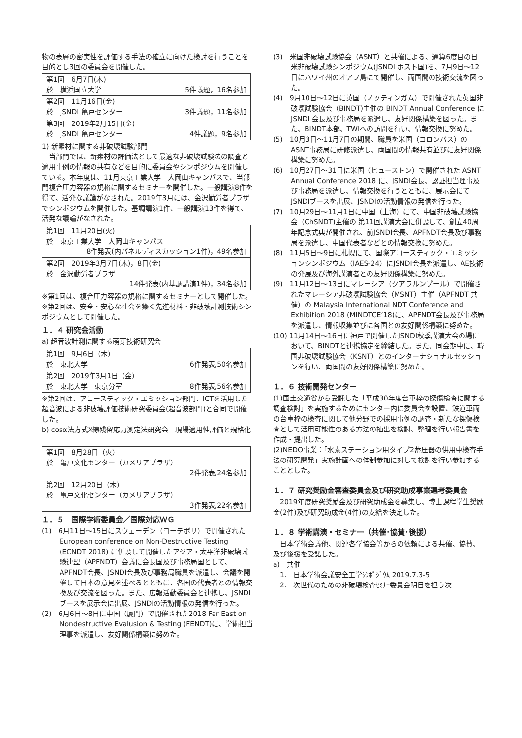物の表層の密実性を評価する手法の確立に向けた検討を行うことを目的とし3回の委員会を開催した。
| 第1回 6月7日(木) 於 横浜国立大学 5件議題，16名参加 |
| 第2回 11月16日(金) 於 JSNDI 亀戸センター 3件議題，11名参加 |
| 第3回 2019年2月15日(金) 於 JSNDI 亀戸センター 4件議題，9名参加 |
1) 新素材に関する非破壊試験部門
当部門では、新素材の評価法として最適な非破壊試験法の調査と適用事例の情報の共有などを目的に委員会やシンポジウムを開催している。本年度は、11月東京工業大学　大岡山キャンパスで、当部門複合圧力容器の規格に関するセミナーを開催した。一般講演8件を得て、活発な議論がなされた。2019年3月には、金沢勤労者プラザでシンポジウムを開催した。基調講演1件、一般講演13件を得て、活発な議論がなされた。
| 第1回 11月20日(火) 於 東京工業大学 大岡山キャンパス 8件発表(内パネルディスカッション1件)，49名参加 |
| 第2回 2019年3月7日(木)，8日(金) 於 金沢勤労者プラザ 14件発表(内基調講演1件)，34名参加 |
※第1回は、複合圧力容器の規格に関するセミナーとして開催した。
※第2回は、安全・安心な社会を築く先進材料・非破壊計測技術シンポジウムとして開催した。
１．４ 研究会活動
a) 超音波計測に関する萌芽技術研究会
| 第1回 9月6日（木） 於 東北大学 6件発表,50名参加 |
| 第2回 2019年3月1日（金） 於 東北大学 東京分室 8件発表,56名参加 |
※第2回は、アコースティック・エミッション部門、ICTを活用した超音波による非破壊評価技術研究委員会(超音波部門)と合同で開催した。
b) cosα法方式X線残留応力測定法研究会－現場適用性評価と規格化－
| 第1回 8月28日（火） 於 亀戸文化センター（カメリアプラザ） 2件発表,24名参加 |
| 第2回 12月20日（木） 於 亀戸文化センター（カメリアプラザ） 3件発表,22名参加 |
１．５　国際学術委員会／国際対応ＷＧ
(1)　6月11日～15日にスウェーデン（ヨーテボリ）で開催された European conference on Non-Destructive Testing (ECNDT 2018) に併設して開催したアジア・太平洋非破壊試験連盟（APFNDT）会議に会長国及び事務局国として、APFNDT会長、JSNDI会長及び事務局職員を派遣し、会議を開催して日本の意見を述べるとともに、各国の代表者との情報交換及び交流を図った。また、広報活動委員会と連携し、JSNDIブースを展示会に出展、JSNDIの活動情報の発信を行った。
(2)　6月6日～8日に中国（厦門）で開催された2018 Far East on Nondestructive Evalusion & Testing (FENDT)に、学術担当理事を派遣し、友好関係構築に努めた。
(3)　米国非破壊試験協会（ASNT）と共催による、通算6度目の日米非破壊試験シンポジウム(JSNDI ホスト国)を、7月9日～12日にハワイ州のオアフ島にて開催し、両国間の技術交流を図った。
(4)　9月10日～12日に英国（ノッティンガム）で開催された英国非破壊試験協会（BINDT)主催の BINDT Annual Conference に JSNDI 会長及び事務局を派遣し、友好関係構築を図った。また、BINDT本部、TWIへの訪問を行い、情報交換に努めた。
(5)　10月3日～11月7日の期間、職員を米国（コロンバス）のASNT事務局に研修派遣し、両国間の情報共有並びに友好関係構築に努めた。
(6)　10月27日～31日に米国（ヒューストン）で開催された ASNT Annual Conference 2018 に、JSNDI会長、認証担当理事及び事務局を派遣し、情報交換を行うとともに、展示会にてJSNDIブースを出展、JSNDIの活動情報の発信を行った。
(7)　10月29日～11月1日に中国（上海）にて、中国非破壊試験協会（ChSNDT)主催の 第11回講演大会に併設して、創立40周年記念式典が開催され、前JSNDI会長、APFNDT会長及び事務局を派遣し、中国代表者などとの情報交換に努めた。
(8)　11月5日～9日に札幌にて、国際アコースティック・エミッションシンポジウム（IAES-24）にJSNDI会長を派遣し、AE技術の発展及び海外講演者との友好関係構築に努めた。
(9)　11月12日～13日にマレーシア（クアラルンプール）で開催されたマレーシア非破壊試験協会（MSNT）主催（APFNDT 共催）の Malaysia International NDT Conference and Exhibition 2018 (MINDTCE’18)に、APFNDT会長及び事務局を派遣し、情報収集並びに各国との友好関係構築に努めた。
(10) 11月14日～16日に神戸で開催したJSNDI秋季講演大会の場において、BINDTと連携協定を締結した。また、同会期中に、韓国非破壊試験協会（KSNT）とのインターナショナルセッションを行い、両国間の友好関係構築に努めた。
１．６ 技術開発センター
(1)国土交通省から受託した「平成30年度台車枠の探傷検査に関する調査検討」を実施するためにセンター内に委員会を設置、鉄道車両の台車枠の検査に関して他分野での採用事例の調査・新たな探傷検査として活用可能性のある方法の抽出を検討、整理を行い報告書を作成・提出した。
(2)NEDO事業：「水素ステーション用タイプ2蓄圧器の供用中検査手法の研究開発」実施計画への体制参加に対して検討を行い参加することとした。
１．７ 研究奨励金審査委員会及び研究助成事業選考委員会
2019年度研究奨励金及び研究助成金を募集し、博士課程学生奨励金(2件)及び研究助成金(4件)の支給を決定した。
１．８ 学術講演・セミナー（共催･協賛･後援）
日本学術会議他、関連各学協会等からの依頼による共催、協賛、及び後援を受諾した。
a)　共催
　1.　日本学術会議安全工学ｼﾝﾎﾟｼﾞｳﾑ 2019.7.3-5
　2.　次世代のための非破壊検査ｾﾐﾅｰ委員会明日を担う次